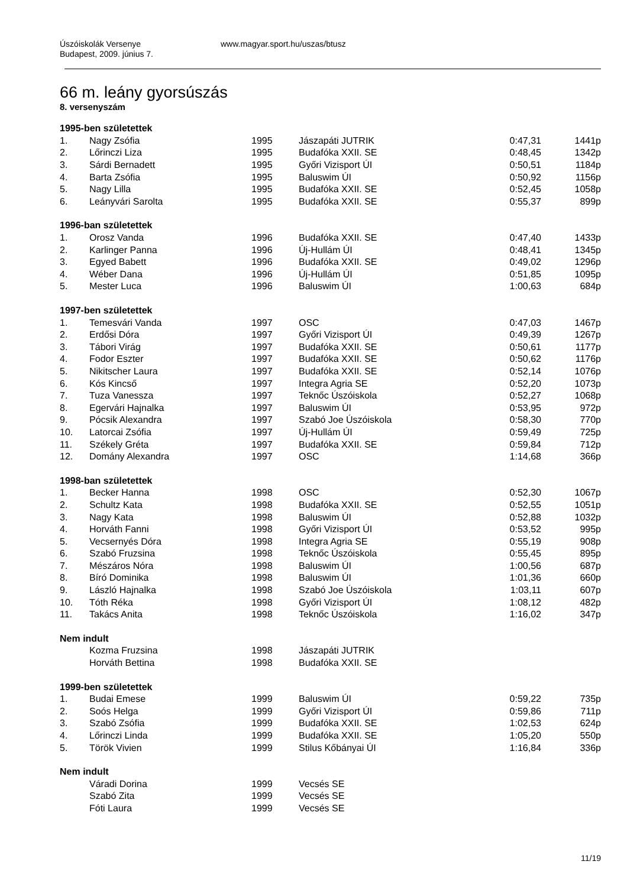Úszóiskolák Versenye
Budapest, 2009. június 7.
www.magyar.sport.hu/uszas/btusz
66 m. leány gyorsúszás
8. versenyszám
| 1995-ben születettek | | | | | |
| 1. | Nagy Zsófia | 1995 | Jászapáti JUTRIK | 0:47,31 | 1441p |
| 2. | Lőrinczi Liza | 1995 | Budafóka XXII. SE | 0:48,45 | 1342p |
| 3. | Sárdi Bernadett | 1995 | Győri Vizisport ÚI | 0:50,51 | 1184p |
| 4. | Barta Zsófia | 1995 | Baluswim ÚI | 0:50,92 | 1156p |
| 5. | Nagy Lilla | 1995 | Budafóka XXII. SE | 0:52,45 | 1058p |
| 6. | Leányvári Sarolta | 1995 | Budafóka XXII. SE | 0:55,37 | 899p |
| 1996-ban születettek | | | | | |
| 1. | Orosz Vanda | 1996 | Budafóka XXII. SE | 0:47,40 | 1433p |
| 2. | Karlinger Panna | 1996 | Új-Hullám ÚI | 0:48,41 | 1345p |
| 3. | Egyed Babett | 1996 | Budafóka XXII. SE | 0:49,02 | 1296p |
| 4. | Wéber Dana | 1996 | Új-Hullám ÚI | 0:51,85 | 1095p |
| 5. | Mester Luca | 1996 | Baluswim ÚI | 1:00,63 | 684p |
| 1997-ben születettek | | | | | |
| 1. | Temesvári Vanda | 1997 | OSC | 0:47,03 | 1467p |
| 2. | Erdősi Dóra | 1997 | Győri Vizisport ÚI | 0:49,39 | 1267p |
| 3. | Tábori Virág | 1997 | Budafóka XXII. SE | 0:50,61 | 1177p |
| 4. | Fodor Eszter | 1997 | Budafóka XXII. SE | 0:50,62 | 1176p |
| 5. | Nikitscher Laura | 1997 | Budafóka XXII. SE | 0:52,14 | 1076p |
| 6. | Kós Kincső | 1997 | Integra Agria SE | 0:52,20 | 1073p |
| 7. | Tuza Vanessza | 1997 | Teknőc Úszóiskola | 0:52,27 | 1068p |
| 8. | Egervári Hajnalka | 1997 | Baluswim ÚI | 0:53,95 | 972p |
| 9. | Pócsik Alexandra | 1997 | Szabó Joe Úszóiskola | 0:58,30 | 770p |
| 10. | Latorcai Zsófia | 1997 | Új-Hullám ÚI | 0:59,49 | 725p |
| 11. | Székely Gréta | 1997 | Budafóka XXII. SE | 0:59,84 | 712p |
| 12. | Domány Alexandra | 1997 | OSC | 1:14,68 | 366p |
| 1998-ban születettek | | | | | |
| 1. | Becker Hanna | 1998 | OSC | 0:52,30 | 1067p |
| 2. | Schultz Kata | 1998 | Budafóka XXII. SE | 0:52,55 | 1051p |
| 3. | Nagy Kata | 1998 | Baluswim ÚI | 0:52,88 | 1032p |
| 4. | Horváth Fanni | 1998 | Győri Vizisport ÚI | 0:53,52 | 995p |
| 5. | Vecsernyés Dóra | 1998 | Integra Agria SE | 0:55,19 | 908p |
| 6. | Szabó Fruzsina | 1998 | Teknőc Úszóiskola | 0:55,45 | 895p |
| 7. | Mészáros Nóra | 1998 | Baluswim ÚI | 1:00,56 | 687p |
| 8. | Bíró Dominika | 1998 | Baluswim ÚI | 1:01,36 | 660p |
| 9. | László Hajnalka | 1998 | Szabó Joe Úszóiskola | 1:03,11 | 607p |
| 10. | Tóth Réka | 1998 | Győri Vizisport ÚI | 1:08,12 | 482p |
| 11. | Takács Anita | 1998 | Teknőc Úszóiskola | 1:16,02 | 347p |
| Nem indult | | | | | |
| | Kozma Fruzsina | 1998 | Jászapáti JUTRIK | | |
| | Horváth Bettina | 1998 | Budafóka XXII. SE | | |
| 1999-ben születettek | | | | | |
| 1. | Budai Emese | 1999 | Baluswim ÚI | 0:59,22 | 735p |
| 2. | Soós Helga | 1999 | Győri Vizisport ÚI | 0:59,86 | 711p |
| 3. | Szabó Zsófia | 1999 | Budafóka XXII. SE | 1:02,53 | 624p |
| 4. | Lőrinczi Linda | 1999 | Budafóka XXII. SE | 1:05,20 | 550p |
| 5. | Török Vivien | 1999 | Stilus Kőbányai ÚI | 1:16,84 | 336p |
| Nem indult | | | | | |
| | Váradi Dorina | 1999 | Vecsés SE | | |
| | Szabó Zita | 1999 | Vecsés SE | | |
| | Fóti Laura | 1999 | Vecsés SE | | |
11/19